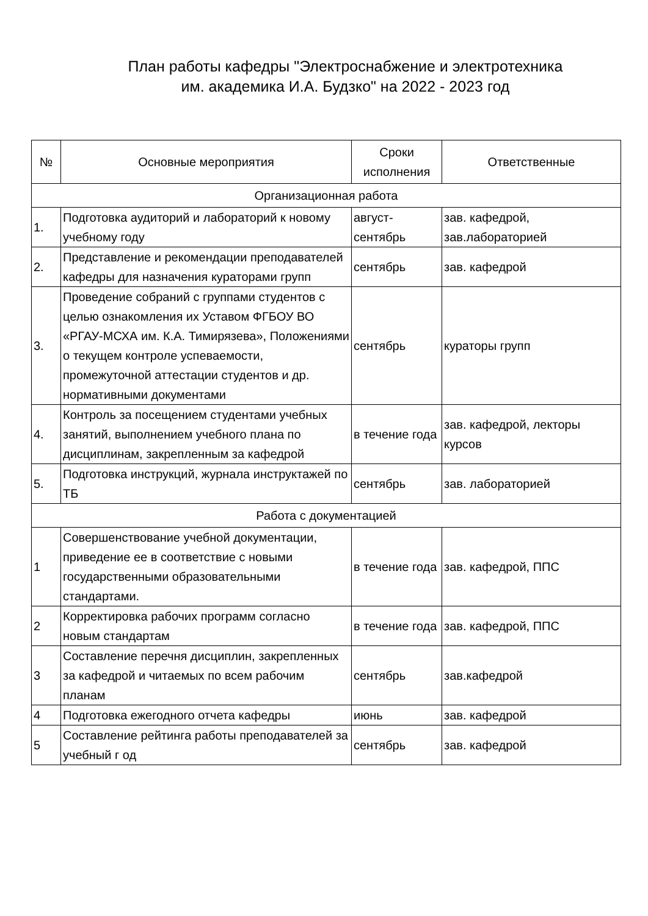План работы кафедры "Электроснабжение и электротехника
им. академика И.А. Будзко" на 2022 - 2023 год
| № | Основные мероприятия | Сроки исполнения | Ответственные |
| --- | --- | --- | --- |
| Организационная работа | | | |
| 1. | Подготовка аудиторий и лабораторий к новому учебному году | август-сентябрь | зав. кафедрой, зав.лабораторией |
| 2. | Представление и рекомендации преподавателей кафедры для назначения кураторами групп | сентябрь | зав. кафедрой |
| 3. | Проведение собраний с группами студентов с целью ознакомления их Уставом ФГБОУ ВО «РГАУ-МСХА им. К.А. Тимирязева», Положениями о текущем контроле успеваемости, промежуточной аттестации студентов и др. нормативными документами | сентябрь | кураторы групп |
| 4. | Контроль за посещением студентами учебных занятий, выполнением учебного плана по дисциплинам, закрепленным за кафедрой | в течение года | зав. кафедрой, лекторы курсов |
| 5. | Подготовка инструкций, журнала инструктажей по ТБ | сентябрь | зав. лабораторией |
| Работа с документацией | | | |
| 1 | Совершенствование учебной документации, приведение ее в соответствие с новыми государственными образовательными стандартами. | в течение года | зав. кафедрой, ППС |
| 2 | Корректировка рабочих программ согласно новым стандартам | в течение года | зав. кафедрой, ППС |
| 3 | Составление перечня дисциплин, закрепленных за кафедрой и читаемых по всем рабочим планам | сентябрь | зав.кафедрой |
| 4 | Подготовка ежегодного отчета кафедры | июнь | зав. кафедрой |
| 5 | Составление рейтинга работы преподавателей за учебный г од | сентябрь | зав. кафедрой |